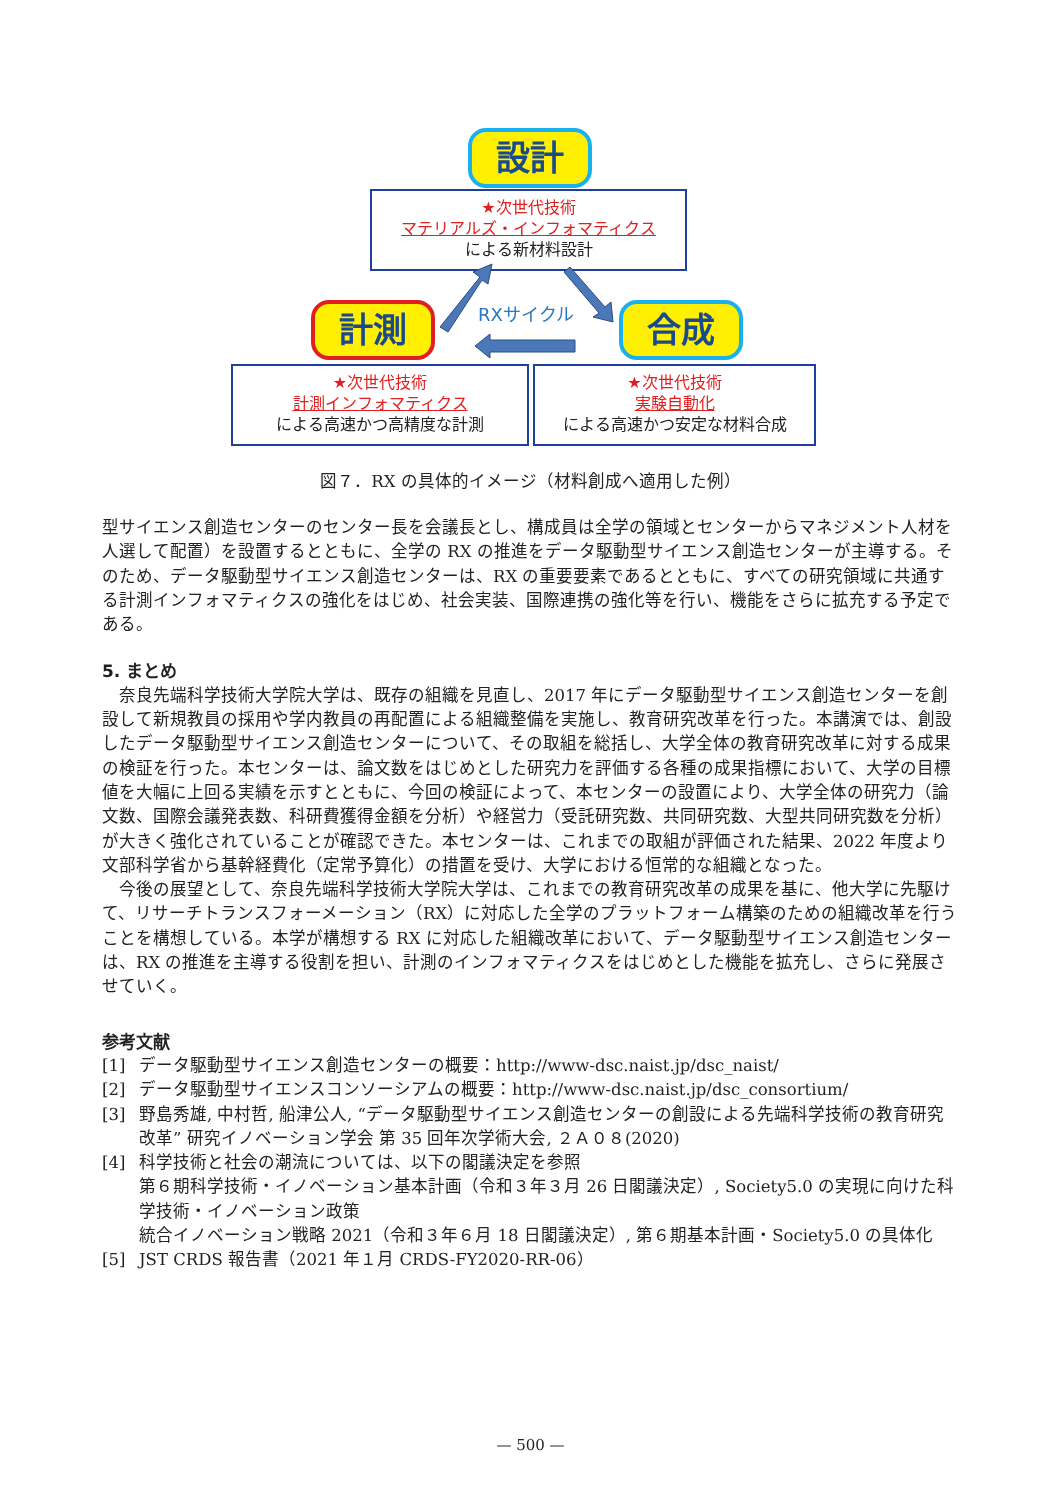設計
★次世代技術
マテリアルズ・インフォマティクス
による新材料設計
計測 合成
RXサイクル
★次世代技術
計測インフォマティクス
による高速かつ高精度な計測
★次世代技術
実験自動化
による高速かつ安定な材料合成
図７．RX の具体的イメージ（材料創成へ適用した例）
型サイエンス創造センターのセンター長を会議長とし、構成員は全学の領域とセンターからマネジメント人材を人選して配置）を設置するとともに、全学の RX の推進をデータ駆動型サイエンス創造センターが主導する。そのため、データ駆動型サイエンス創造センターは、RX の重要要素であるとともに、すべての研究領域に共通する計測インフォマティクスの強化をはじめ、社会実装、国際連携の強化等を行い、機能をさらに拡充する予定である。
5. まとめ
　奈良先端科学技術大学院大学は、既存の組織を見直し、2017 年にデータ駆動型サイエンス創造センターを創設して新規教員の採用や学内教員の再配置による組織整備を実施し、教育研究改革を行った。本講演では、創設したデータ駆動型サイエンス創造センターについて、その取組を総括し、大学全体の教育研究改革に対する成果の検証を行った。本センターは、論文数をはじめとした研究力を評価する各種の成果指標において、大学の目標値を大幅に上回る実績を示すとともに、今回の検証によって、本センターの設置により、大学全体の研究力（論文数、国際会議発表数、科研費獲得金額を分析）や経営力（受託研究数、共同研究数、大型共同研究数を分析）が大きく強化されていることが確認できた。本センターは、これまでの取組が評価された結果、2022 年度より文部科学省から基幹経費化（定常予算化）の措置を受け、大学における恒常的な組織となった。
　今後の展望として、奈良先端科学技術大学院大学は、これまでの教育研究改革の成果を基に、他大学に先駆けて、リサーチトランスフォーメーション（RX）に対応した全学のプラットフォーム構築のための組織改革を行うことを構想している。本学が構想する RX に対応した組織改革において、データ駆動型サイエンス創造センターは、RX の推進を主導する役割を担い、計測のインフォマティクスをはじめとした機能を拡充し、さらに発展させていく。
参考文献
[1] データ駆動型サイエンス創造センターの概要：http://www-dsc.naist.jp/dsc_naist/
[2] データ駆動型サイエンスコンソーシアムの概要：http://www-dsc.naist.jp/dsc_consortium/
[3] 野島秀雄, 中村哲, 船津公人, “データ駆動型サイエンス創造センターの創設による先端科学技術の教育研究改革” 研究イノベーション学会 第 35 回年次学術大会, ２Ａ０８(2020)
[4] 科学技術と社会の潮流については、以下の閣議決定を参照
第６期科学技術・イノベーション基本計画（令和３年３月 26 日閣議決定）, Society5.0 の実現に向けた科学技術・イノベーション政策
統合イノベーション戦略 2021（令和３年６月 18 日閣議決定）, 第６期基本計画・Society5.0 の具体化
[5] JST CRDS 報告書（2021 年１月 CRDS-FY2020-RR-06）
— 500 —